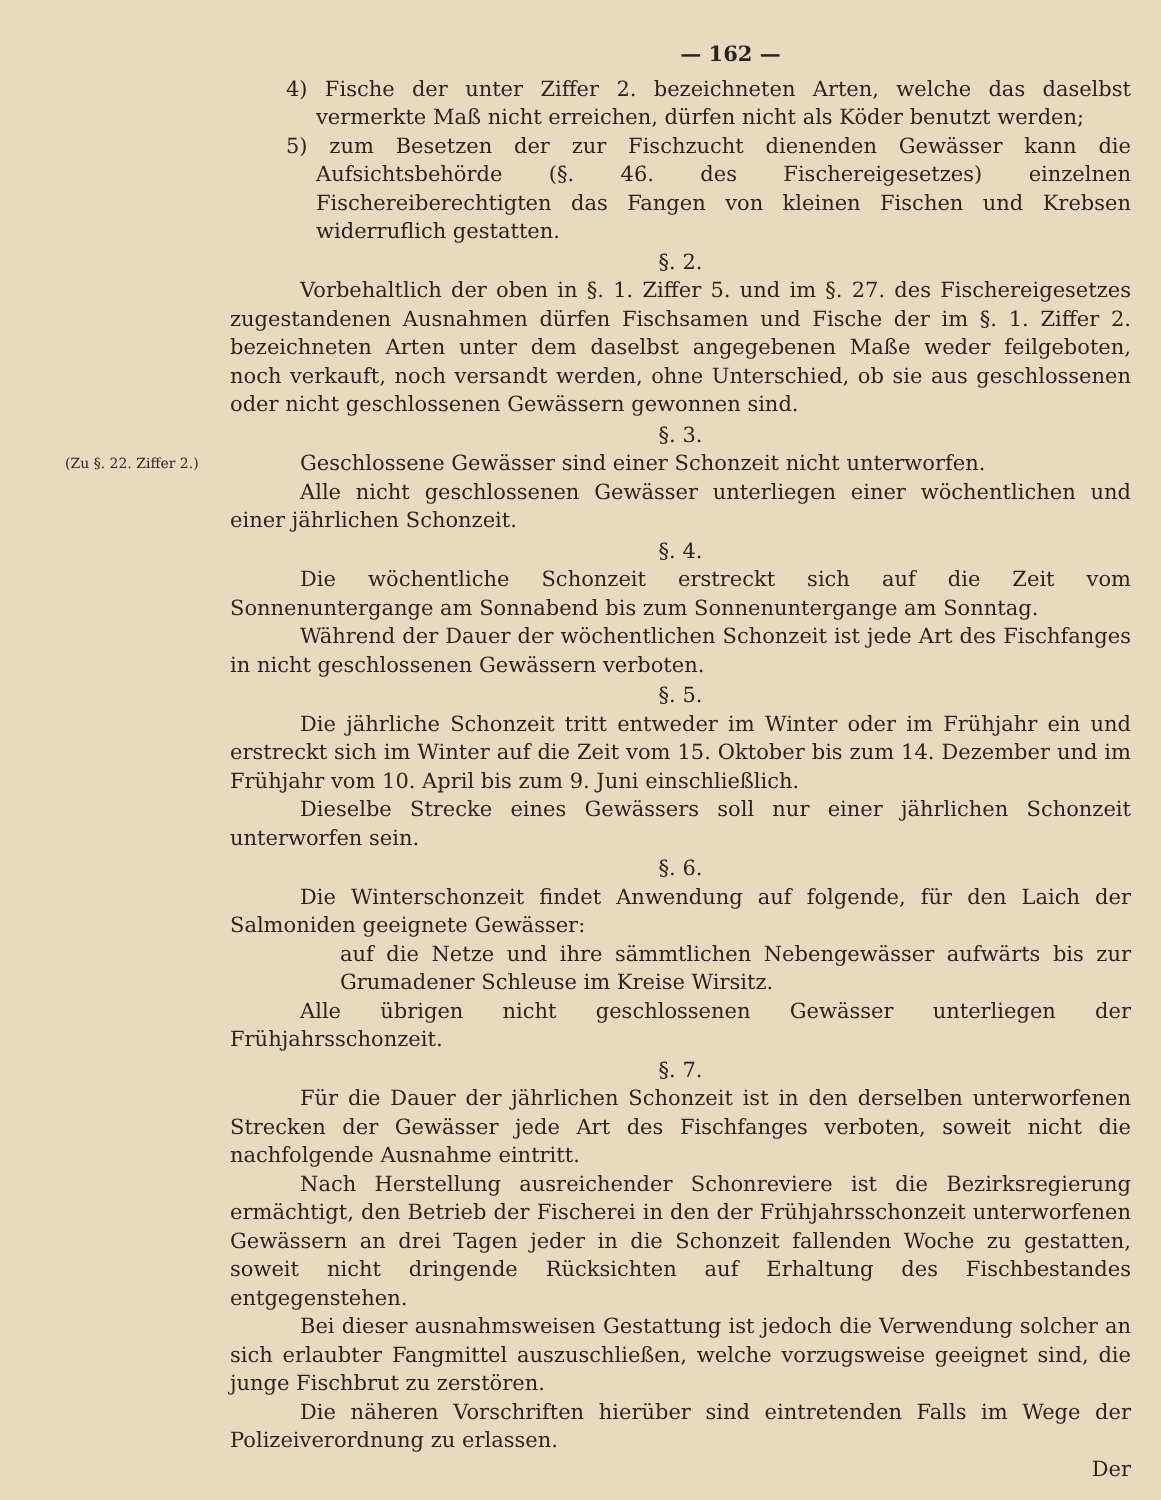— 162 —
4) Fische der unter Ziffer 2. bezeichneten Arten, welche das daselbst vermerkte Maß nicht erreichen, dürfen nicht als Köder benutzt werden;
5) zum Besetzen der zur Fischzucht dienenden Gewässer kann die Aufsichtsbehörde (§. 46. des Fischereigesetzes) einzelnen Fischereiberechtigten das Fangen von kleinen Fischen und Krebsen widerruflich gestatten.
§. 2.
Vorbehaltlich der oben in §. 1. Ziffer 5. und im §. 27. des Fischereigesetzes zugestandenen Ausnahmen dürfen Fischsamen und Fische der im §. 1. Ziffer 2. bezeichneten Arten unter dem daselbst angegebenen Maße weder feilgeboten, noch verkauft, noch versandt werden, ohne Unterschied, ob sie aus geschlossenen oder nicht geschlossenen Gewässern gewonnen sind.
§. 3.
(Zu §. 22. Ziffer 2.)
Geschlossene Gewässer sind einer Schonzeit nicht unterworfen.
Alle nicht geschlossenen Gewässer unterliegen einer wöchentlichen und einer jährlichen Schonzeit.
§. 4.
Die wöchentliche Schonzeit erstreckt sich auf die Zeit vom Sonnenuntergange am Sonnabend bis zum Sonnenuntergange am Sonntag.
Während der Dauer der wöchentlichen Schonzeit ist jede Art des Fischfanges in nicht geschlossenen Gewässern verboten.
§. 5.
Die jährliche Schonzeit tritt entweder im Winter oder im Frühjahr ein und erstreckt sich im Winter auf die Zeit vom 15. Oktober bis zum 14. Dezember und im Frühjahr vom 10. April bis zum 9. Juni einschließlich.
Dieselbe Strecke eines Gewässers soll nur einer jährlichen Schonzeit unterworfen sein.
§. 6.
Die Winterschonzeit findet Anwendung auf folgende, für den Laich der Salmoniden geeignete Gewässer:
auf die Netze und ihre sämmtlichen Nebengewässer aufwärts bis zur Grumadener Schleuse im Kreise Wirsitz.
Alle übrigen nicht geschlossenen Gewässer unterliegen der Frühjahrsschonzeit.
§. 7.
Für die Dauer der jährlichen Schonzeit ist in den derselben unterworfenen Strecken der Gewässer jede Art des Fischfanges verboten, soweit nicht die nachfolgende Ausnahme eintritt.
Nach Herstellung ausreichender Schonreviere ist die Bezirksregierung ermächtigt, den Betrieb der Fischerei in den der Frühjahrsschonzeit unterworfenen Gewässern an drei Tagen jeder in die Schonzeit fallenden Woche zu gestatten, soweit nicht dringende Rücksichten auf Erhaltung des Fischbestandes entgegenstehen.
Bei dieser ausnahmsweisen Gestattung ist jedoch die Verwendung solcher an sich erlaubter Fangmittel auszuschließen, welche vorzugsweise geeignet sind, die junge Fischbrut zu zerstören.
Die näheren Vorschriften hierüber sind eintretenden Falls im Wege der Polizeiverordnung zu erlassen.
Der